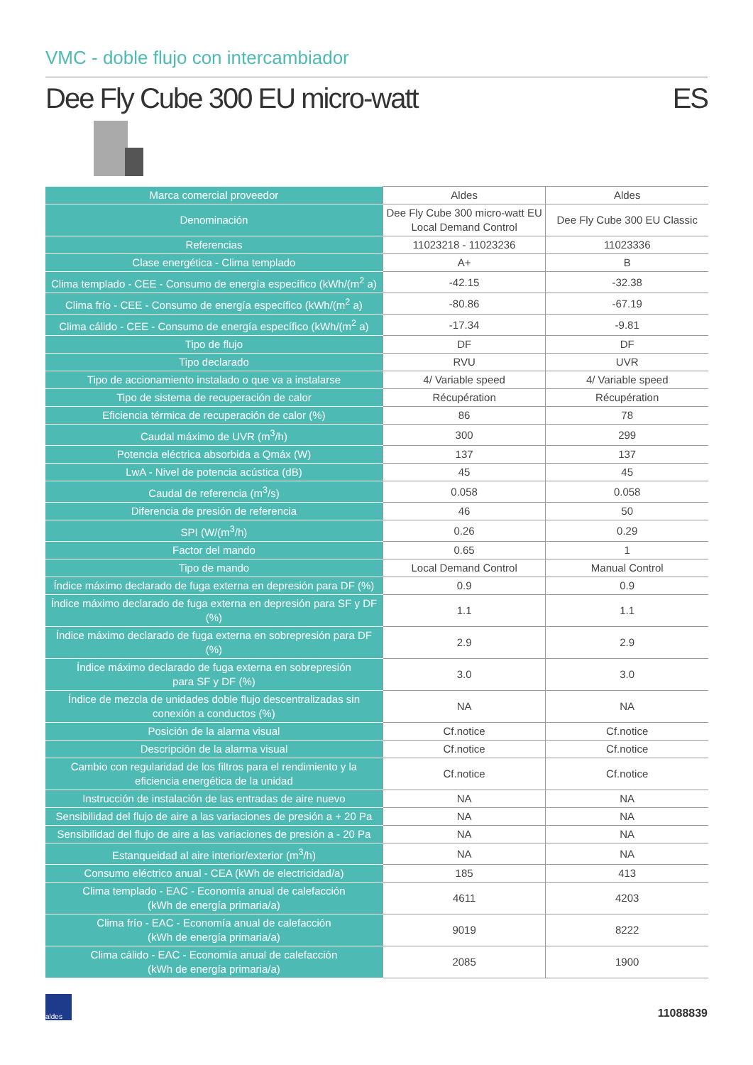VMC - doble flujo con intercambiador
Dee Fly Cube 300 EU micro-watt ES
| Marca comercial proveedor | Aldes | Aldes |
| Denominación | Dee Fly Cube 300 micro-watt EU Local Demand Control | Dee Fly Cube 300 EU Classic |
| Referencias | 11023218 - 11023236 | 11023336 |
| Clase energética - Clima templado | A+ | B |
| Clima templado - CEE - Consumo de energía específico (kWh/(m<sup>2</sup> a) | -42.15 | -32.38 |
| Clima frío - CEE - Consumo de energía específico (kWh/(m<sup>2</sup> a) | -80.86 | -67.19 |
| Clima cálido - CEE - Consumo de energía específico (kWh/(m<sup>2</sup> a) | -17.34 | -9.81 |
| Tipo de flujo | DF | DF |
| Tipo declarado | RVU | UVR |
| Tipo de accionamiento instalado o que va a instalarse | 4/ Variable speed | 4/ Variable speed |
| Tipo de sistema de recuperación de calor | Récupération | Récupération |
| Eficiencia térmica de recuperación de calor (%) | 86 | 78 |
| Caudal máximo de UVR (m<sup>3</sup>/h) | 300 | 299 |
| Potencia eléctrica absorbida a Qmáx (W) | 137 | 137 |
| LwA - Nivel de potencia acústica (dB) | 45 | 45 |
| Caudal de referencia (m<sup>3</sup>/s) | 0.058 | 0.058 |
| Diferencia de presión de referencia | 46 | 50 |
| SPI (W/(m<sup>3</sup>/h) | 0.26 | 0.29 |
| Factor del mando | 0.65 | 1 |
| Tipo de mando | Local Demand Control | Manual Control |
| Índice máximo declarado de fuga externa en depresión para DF (%) | 0.9 | 0.9 |
| Índice máximo declarado de fuga externa en depresión para SF y DF (%) | 1.1 | 1.1 |
| Índice máximo declarado de fuga externa en sobrepresión para DF (%) | 2.9 | 2.9 |
| Índice máximo declarado de fuga externa en sobrepresión para SF y DF (%) | 3.0 | 3.0 |
| Índice de mezcla de unidades doble flujo descentralizadas sin conexión a conductos (%) | NA | NA |
| Posición de la alarma visual | Cf.notice | Cf.notice |
| Descripción de la alarma visual | Cf.notice | Cf.notice |
| Cambio con regularidad de los filtros para el rendimiento y la eficiencia energética de la unidad | Cf.notice | Cf.notice |
| Instrucción de instalación de las entradas de aire nuevo | NA | NA |
| Sensibilidad del flujo de aire a las variaciones de presión a + 20 Pa | NA | NA |
| Sensibilidad del flujo de aire a las variaciones de presión a - 20 Pa | NA | NA |
| Estanqueidad al aire interior/exterior (m<sup>3</sup>/h) | NA | NA |
| Consumo eléctrico anual - CEA (kWh de electricidad/a) | 185 | 413 |
| Clima templado - EAC - Economía anual de calefacción (kWh de energía primaria/a) | 4611 | 4203 |
| Clima frío - EAC - Economía anual de calefacción (kWh de energía primaria/a) | 9019 | 8222 |
| Clima cálido - EAC - Economía anual de calefacción (kWh de energía primaria/a) | 2085 | 1900 |
aldes
11088839